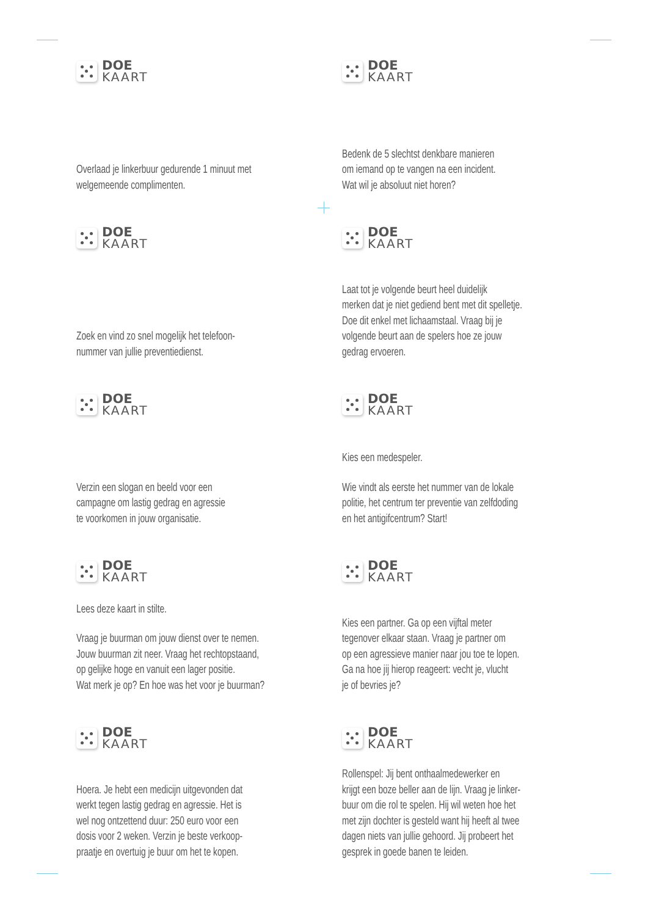DOE
KAART
Overlaad je linkerbuur gedurende 1 minuut met welgemeende complimenten.
DOE
KAART
Bedenk de 5 slechtst denkbare manieren
om iemand op te vangen na een incident.
Wat wil je absoluut niet horen?
DOE
KAART
Zoek en vind zo snel mogelijk het telefoon-
nummer van jullie preventiedienst.
DOE
KAART
Laat tot je volgende beurt heel duidelijk
merken dat je niet gediend bent met dit spelletje.
Doe dit enkel met lichaamstaal. Vraag bij je
volgende beurt aan de spelers hoe ze jouw
gedrag ervoeren.
DOE
KAART
Verzin een slogan en beeld voor een
campagne om lastig gedrag en agressie
te voorkomen in jouw organisatie.
DOE
KAART
Kies een medespeler.
Wie vindt als eerste het nummer van de lokale
politie, het centrum ter preventie van zelfdoding
en het antigifcentrum? Start!
DOE
KAART
Lees deze kaart in stilte.
Vraag je buurman om jouw dienst over te nemen.
Jouw buurman zit neer. Vraag het rechtopstaand,
op gelijke hoge en vanuit een lager positie.
Wat merk je op? En hoe was het voor je buurman?
DOE
KAART
Kies een partner. Ga op een vijftal meter
tegenover elkaar staan. Vraag je partner om
op een agressieve manier naar jou toe te lopen.
Ga na hoe jij hierop reageert: vecht je, vlucht
je of bevries je?
DOE
KAART
Hoera. Je hebt een medicijn uitgevonden dat
werkt tegen lastig gedrag en agressie. Het is
wel nog ontzettend duur: 250 euro voor een
dosis voor 2 weken. Verzin je beste verkoop-
praatje en overtuig je buur om het te kopen.
DOE
KAART
Rollenspel: Jij bent onthaalmedewerker en
krijgt een boze beller aan de lijn. Vraag je linker-
buur om die rol te spelen. Hij wil weten hoe het
met zijn dochter is gesteld want hij heeft al twee
dagen niets van jullie gehoord. Jij probeert het
gesprek in goede banen te leiden.